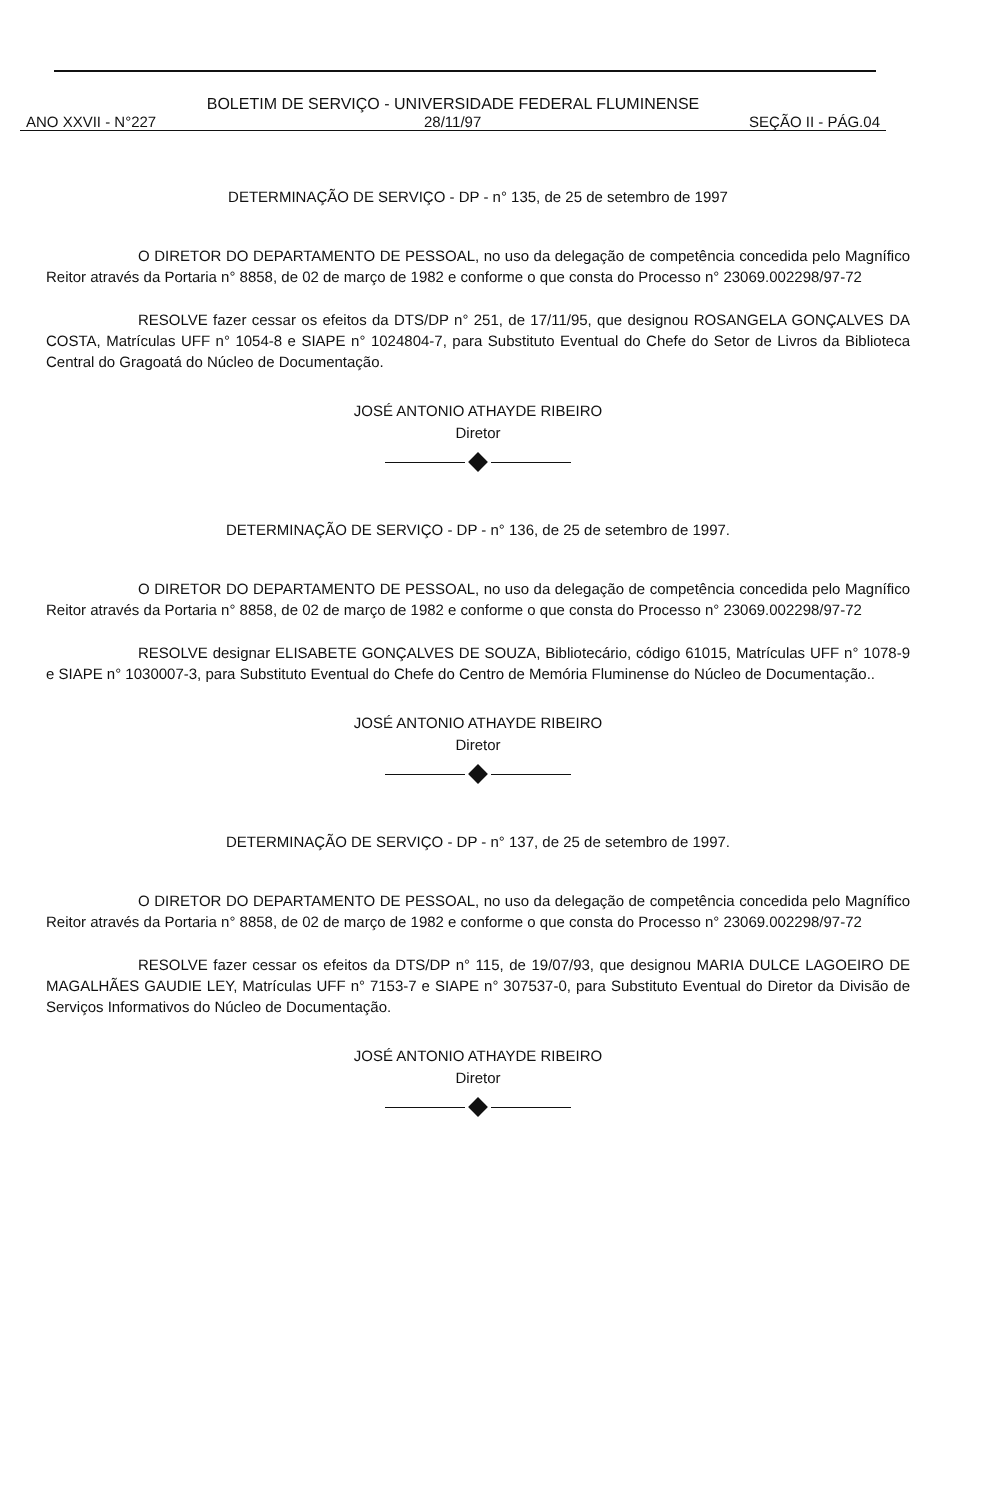BOLETIM DE SERVIÇO - UNIVERSIDADE FEDERAL FLUMINENSE
ANO XXVII - N°227 28/11/97 SEÇÃO II - PÁG.04
DETERMINAÇÃO DE SERVIÇO - DP - n° 135, de 25 de setembro de 1997
O DIRETOR DO DEPARTAMENTO DE PESSOAL, no uso da delegação de competência concedida pelo Magnífico Reitor através da Portaria n° 8858, de 02 de março de 1982 e conforme o que consta do Processo n° 23069.002298/97-72
RESOLVE fazer cessar os efeitos da DTS/DP n° 251, de 17/11/95, que designou ROSANGELA GONÇALVES DA COSTA, Matrículas UFF n° 1054-8 e SIAPE n° 1024804-7, para Substituto Eventual do Chefe do Setor de Livros da Biblioteca Central do Gragoatá do Núcleo de Documentação.
JOSÉ ANTONIO ATHAYDE RIBEIRO
Diretor
DETERMINAÇÃO DE SERVIÇO - DP - n° 136, de 25 de setembro de 1997.
O DIRETOR DO DEPARTAMENTO DE PESSOAL, no uso da delegação de competência concedida pelo Magnífico Reitor através da Portaria n° 8858, de 02 de março de 1982 e conforme o que consta do Processo n° 23069.002298/97-72
RESOLVE designar ELISABETE GONÇALVES DE SOUZA, Bibliotecário, código 61015, Matrículas UFF n° 1078-9 e SIAPE n° 1030007-3, para Substituto Eventual do Chefe do Centro de Memória Fluminense do Núcleo de Documentação..
JOSÉ ANTONIO ATHAYDE RIBEIRO
Diretor
DETERMINAÇÃO DE SERVIÇO - DP - n° 137, de 25 de setembro de 1997.
O DIRETOR DO DEPARTAMENTO DE PESSOAL, no uso da delegação de competência concedida pelo Magnífico Reitor através da Portaria n° 8858, de 02 de março de 1982 e conforme o que consta do Processo n° 23069.002298/97-72
RESOLVE fazer cessar os efeitos da DTS/DP n° 115, de 19/07/93, que designou MARIA DULCE LAGOEIRO DE MAGALHÃES GAUDIE LEY, Matrículas UFF n° 7153-7 e SIAPE n° 307537-0, para Substituto Eventual do Diretor da Divisão de Serviços Informativos do Núcleo de Documentação.
JOSÉ ANTONIO ATHAYDE RIBEIRO
Diretor